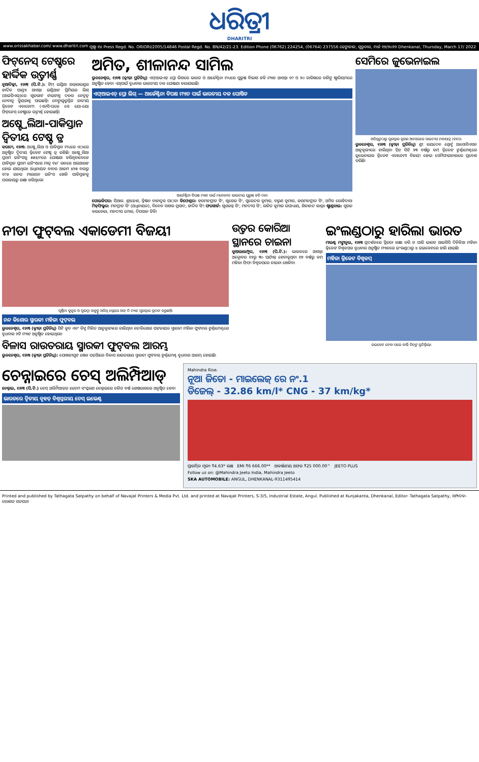ଧରିତ୍ରୀ
DHARITRI
www.orissakhabar.com/ www.dharitri.com ପୃଷ୍ଠା ୧୪ Press Regd. No. ORIORI/2005/14846 Postal Regd. No. BN/42/21-23. Edition Phone (06762) 224254, (06764) 237556 ଢେଙ୍କାନାଳ, ଗୁରୁବାର, ମାର୍ଚ୍ଚ ୧୭/୨୦୨୨ Dhenkanal, Thursday, March 17/ 2022
ଫିଟ୍‌ନେସ୍ ଟେଷ୍ଟରେ ହାର୍ଦ୍ଦିକ ଉତ୍ତୀର୍ଣ୍ଣ
ନୂଆଦିଲ୍ଲୀ, ୧୬।୩ (ପି.ଟି.): ଟିମ୍ ଇଣ୍ଡିଆ ଅଲ୍‌ରାଉଣ୍ଡର ହାର୍ଦ୍ଦିକ ପାଣ୍ଡ୍ୟା ଆସନ୍ତା ଇଣ୍ଡିଆନ ପ୍ରିମିୟର ଲିଗ୍ (ଆଇପିଏଲ୍)ରେ ଗୁଜରାଟ ଟାଇଟାନ୍ସ ଦଳର ନେତୃତ୍ୱ ନେବାକୁ କ୍ଲିୟରାନ୍ସ ପାଇଛନ୍ତି। ବେଙ୍ଗାଲୁରୁସ୍ଥିତ ଜାତୀୟ କ୍ରିକେଟ ଏକାଡେମୀ (ଏନ୍‌ସିଏ)ରେ ସେ ୟୋ-ୟୋ ଫିଟ୍‌ନେସ୍ ଟେଷ୍ଟରେ ଉତ୍ତୀର୍ଣ୍ଣ ହୋଇଛନ୍ତି।
ଅଷ୍ଟ୍ରେଲିଆ-ପାକିସ୍ତାନ ଦ୍ୱିତୀୟ ଟେଷ୍ଟ ଡ୍ର
କରାଚୀ, ୧୬।୩: ଅଷ୍ଟ୍ରେଲିଆ ଓ ପାକିସ୍ତାନ ମଧ୍ୟରେ ଏଠାରେ ଅନୁଷ୍ଠିତ ଦ୍ୱିତୀୟ କ୍ରିକେଟ ଟେଷ୍ଟ ଡ୍ର ରହିଛି। ଅଷ୍ଟ୍ରେଲିଆ ପ୍ରଥମ ଇନିଂସକୁ ୫୫୬/୯ରେ ଘୋଷଣା କରିଥିବାବେଳେ ପାକିସ୍ତାନ ପ୍ରଥମ ଇନିଂସରେ ମାତ୍ର ୧୪୮ ରନରେ ଅଲଆଉଟ ହୋଇ ଯାଇଥିଲା। ଅଧିନାୟକ ବାବର ଆଜମ ୪୨୫ ବଲରୁ ୧୯୬ ରନର ମାରାଥନ ଇନିଂସ ଖେଳି ପାକିସ୍ତାନକୁ ପରାଜୟରୁ ରକ୍ଷା କରିଥିଲେ।
ଅମିତ, ଶୀଳାନନ୍ଦ ସାମିଲ
ଭୁବନେଶ୍ୱର, ୧୬।୩ (କ୍ରୀଡ଼ା ପ୍ରତିନିଧି) ଏଫ୍ଆଇଏଚ୍ ପ୍ରୋ ଲିଗରେ ଭାରତ ଓ ଆର୍ଜେଣ୍ଟିନା ମଧ୍ୟରେ ପୁରୁଷ ବିଭାଗ ହକି ମ୍ୟାଚ ଆସନ୍ତା ୧୯ ଓ ୨୦ ତାରିଖରେ କଳିଙ୍ଗ ଷ୍ଟାଡିୟମରେ ଅନୁଷ୍ଠିତ ହେବ। ଏଥିପାଇଁ ବୁଧବାର ଭାରତୀୟ ଦଳ ଘୋଷଣା କରାଯାଇଛି।
ଏଫ୍‌ଆଇଏଚ୍ ପ୍ରୋ ଲିଗ୍ — ଆର୍ଜେଣ୍ଟିନା ବିପକ୍ଷ ମ୍ୟାଚ ପାଇଁ ଭାରତୀୟ ଦଳ ଘୋଷିତ
ଆର୍ଜେଣ୍ଟିନା ବିପକ୍ଷ ମ୍ୟାଚ ପାଇଁ ମନୋନୀତ ଭାରତୀୟ ପୁରୁଷ ହକି ଦଳ।
ଗୋଲକିପର: ପିଆର. ଶ୍ରୀଜେଶ, କ୍ରିଷନ ବାହାଦୁର ପାଠକ। ଡିଫେଣ୍ଡର: ହରମନପ୍ରୀତ ସିଂ, ଗୁରେଜ ସିଂ, ସୁରେନ୍ଦର କୁମାର, ବରୁଣ କୁମାର, ଜରମନପ୍ରୀତ ସିଂ, ଅମିତ ରୋହିଦାସ। ମିଡ୍‌ଫିଲ୍ଡର: ମନପ୍ରୀତ ସିଂ (ଅଧିନାୟକ), ବିବେକ ସାଗର ପ୍ରସାଦ, ହାର୍ଦ୍ଦିକ ସିଂ। ଫରୱାର୍ଡ: ଗୁରଜନ୍ତ ସିଂ, ମନଦୀପ ସିଂ, ଲଳିତ କୁମାର ଉପାଧ୍ୟାୟ, ଶିଳାନନ୍ଦ ଲାକ୍ରା। ଷ୍ଟାଣ୍ଡବାଇ: ସୁରଜ କରକେରା, ମନଦୀପ ମୋର, ଦିପସାନ ତିର୍କି।
ସେମିରେ ଜୁଭେନାଇଲ
ଅତିଥିଙ୍କଠାରୁ ପୁରସ୍କାର ଗ୍ରହଣ ଅବସରରେ ସାଇଦୀପ ମହାପାତ୍ର (ବାମ)।
ଭୁବନେଶ୍ୱର, ୧୬।୩ (କ୍ରୀଡ଼ା ପ୍ରତିନିଧି) ଶ୍ରୀ ଜୟଦେବ ସ୍ପୋର୍ଟ୍ସ ଆସୋସିଏସନ ଆନୁକୂଲ୍ୟରେ ଚାଲିଥିବା ଟ୍ୱିନ୍ ସିଟି ୨୩ ବର୍ଷରୁ କମ୍ କ୍ରିକେଟ ଟୁର୍ଣ୍ଣାମେଣ୍ଟରେ ଜୁଭେନାଇଲ କ୍ରିକେଟ ଏକାଡେମୀ ବିଜୟୀ ହୋଇ ସେମିଫାଇନାଲରେ ପ୍ରବେଶ କରିଛି।
ନୀତା ଫୁଟ୍‌ବଲ ଏକାଡେମୀ ବିଜୟୀ
ପୂର୍ଣ୍ଣିମା କୁଜୁର ଓ ସୁଭଦ୍ରା ସାହୁଙ୍କୁ ଅତିଥି ପ୍ଲେୟର ଅଫ୍ ଦି ମ୍ୟାଚ ପୁରସ୍କାର ପ୍ରଦାନ କରୁଛନ୍ତି।
ନନ୍ଦ କିଶୋର ସ୍ମାରକୀ ମହିଳା ଫୁଟ୍‌ବଲ
ଭୁବନେଶ୍ୱର, ୧୬।୩ (କ୍ରୀଡ଼ା ପ୍ରତିନିଧି) ସିଟି କ୍ଲବ ଏବଂ କିଟ୍ସ ମିଳିତ ଆନୁକୂଲ୍ୟରେ ଚାଲିଥିବା ନନ୍ଦକିଶୋର ପଟ୍ଟନାୟକ ସ୍ମାରକୀ ମହିଳା ଫୁଟବଲ ଟୁର୍ଣ୍ଣାମେଣ୍ଟରେ ବୁଧବାର ୨ଟି ମ୍ୟାଚ ଅନୁଷ୍ଠିତ ହୋଇଥିଲା।
ବିଳାସ ରାଉତରାୟ ସ୍ମାରକୀ ଫୁଟ୍‌ବଲ ଆରମ୍ଭ
ଭୁବନେଶ୍ୱର, ୧୬।୩ (କ୍ରୀଡ଼ା ପ୍ରତିନିଧି): ପୋଖରୀପୁଟ ଖେଳ ପଡ଼ିଆରେ ବିଳାସ ରାଉତରାୟ ସ୍ମାରକୀ ଫୁଟବଲ ଟୁର୍ଣ୍ଣାମେଣ୍ଟ ବୁଧବାର ଆରମ୍ଭ ହୋଇଛି।
ଉତ୍ତର କୋରିଆ ସ୍ଥାନରେ ଚାଇନା
କୁଆଲାଲମ୍ପୁର, ୧୬।୩ (ପି.ଟି.): ଭାରତରେ ଆସନ୍ତା ଅକ୍ଟୋବର ୧୧ରୁ ୩୦ ପର୍ଯ୍ୟନ୍ତ ହେବାକୁଥିବା ୧୭ ବର୍ଷରୁ କମ୍ ମହିଳା ଫିଫା ବିଶ୍ୱକପରେ ଚାଇନା ଖେଳିବ।
ଇଂଲଣ୍ଡଠାରୁ ହାରିଲା ଭାରତ
ମାଉଣ୍ଟ ମଙ୍ଗାନୁଇ, ୧୬।୩ ପ୍ରଦର୍ଶନରେ ସ୍ଥିରତା ରକ୍ଷା କରି ନ ପାରି ଭାରତ ଆଇସିସି ଦିନିକିଆ ମହିଳା କ୍ରିକେଟ ବିଶ୍ୱକପର ବୁଧବାର ଅନୁଷ୍ଠିତ ମ୍ୟାଚରେ ଇଂଲଣ୍ଡଠାରୁ ୪ ଉଇକେଟରେ ହାରି ଯାଇଛି।
ମହିଳା କ୍ରିକେଟ ବିଶ୍ୱକପ୍
ଉଇକେଟ ନେବା ପରେ ଚାର୍ଲି ଡିନ୍‌ଙ୍କ ପ୍ରତିକ୍ରିୟା।
ଚେନ୍ନାଇରେ ଚେସ୍ ଅଲିମ୍ପିଆଡ୍
ଚେନ୍ନାଇ, ୧୬।୩ (ପି.ଟି.) ଚେସ୍ ଅଲିମ୍ପିଆଡ୍‌ର ୪୪ତମ ସଂସ୍କରଣ ଚେନ୍ନାଇରେ ଚଳିତ ବର୍ଷ ଶେଷଭାଗରେ ଅନୁଷ୍ଠିତ ହେବ।
ଭାରତରେ ଦ୍ୱିତୀୟ ବୃହତ୍ ବିଶ୍ୱସ୍ତରୀୟ ଚେସ୍ ଇଭେଣ୍ଟ
Mahindra Rise.
ନୂଆ ଜିତୋ - ମାଇଲେଜ୍ ରେ ନଂ.1
ଡିଜେଲ୍ - 32.86 km/l* CNG - 37 km/kg*
ପ୍ରାରମ୍ଭିକ ମୂଲ୍ୟ ₹4.63* ଲକ୍ଷ EMI ₹6 666.00** ଆକର୍ଷଣୀୟ ଅଫର ₹25 000.00^ JEETO PLUS
Follow us on: @Mahindra Jeeto India, Mahindra Jeeto
SKA AUTOMOBILE: ANGUL, DHENKANAL-9311495414
Printed and published by Tathagata Satpathy on behalf of Navajat Printers & Media Pvt. Ltd. and printed at Navajat Printers, S-3/5, Industrial Estate, Angul. Published at Kunjakanta, Dhenkanal, Editor- Tathagata Satpathy, ସମ୍ପାଦକ– ତଥାଗତ ସତପଥୀ